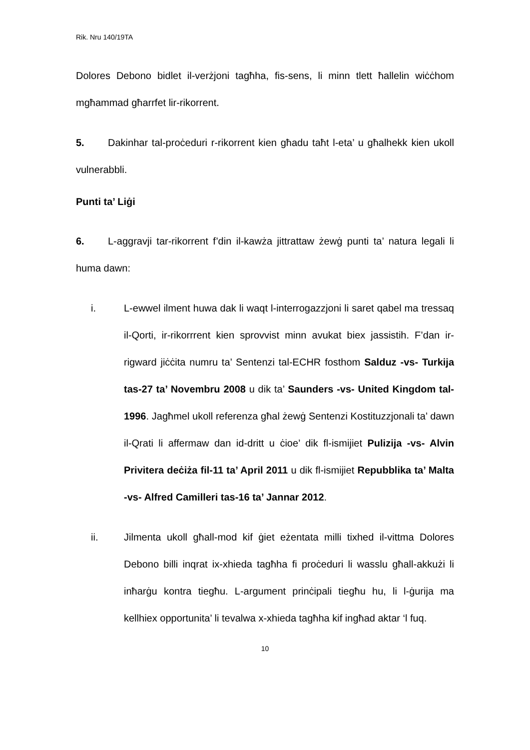Rik. Nru 140/19TA
Dolores Debono bidlet il-verżjoni tagħha, fis-sens, li minn tlett ħallelin wiċċhom mgħammad għarrfet lir-rikorrent.
5. Dakinhar tal-proċeduri r-rikorrent kien għadu taħt l-eta’ u għalhekk kien ukoll vulnerabbli.
Punti ta’ Liġi
6. L-aggravji tar-rikorrent f’din il-kawża jittrattaw żewġ punti ta’ natura legali li huma dawn:
i. L-ewwel ilment huwa dak li waqt l-interrogazzjoni li saret qabel ma tressaq il-Qorti, ir-rikorrrent kien sprovvist minn avukat biex jassistih. F’dan ir-rigward jiċċita numru ta’ Sentenzi tal-ECHR fosthom Salduz -vs- Turkija tas-27 ta’ Novembru 2008 u dik ta’ Saunders -vs- United Kingdom tal-1996. Jagħmel ukoll referenza għal żewġ Sentenzi Kostituzzjonali ta’ dawn il-Qrati li affermaw dan id-dritt u ċioe’ dik fl-ismijiet Pulizija -vs- Alvin Privitera deċiża fil-11 ta’ April 2011 u dik fl-ismijiet Repubblika ta’ Malta -vs- Alfred Camilleri tas-16 ta’ Jannar 2012.
ii. Jilmenta ukoll għall-mod kif ġiet eżentata milli tixhed il-vittma Dolores Debono billi inqrat ix-xhieda tagħha fi proċeduri li wasslu għall-akkużi li inħarġu kontra tiegħu. L-argument prinċipali tiegħu hu, li l-ġurija ma kellhiex opportunita’ li tevalwa x-xhieda tagħha kif ingħad aktar ‘l fuq.
10